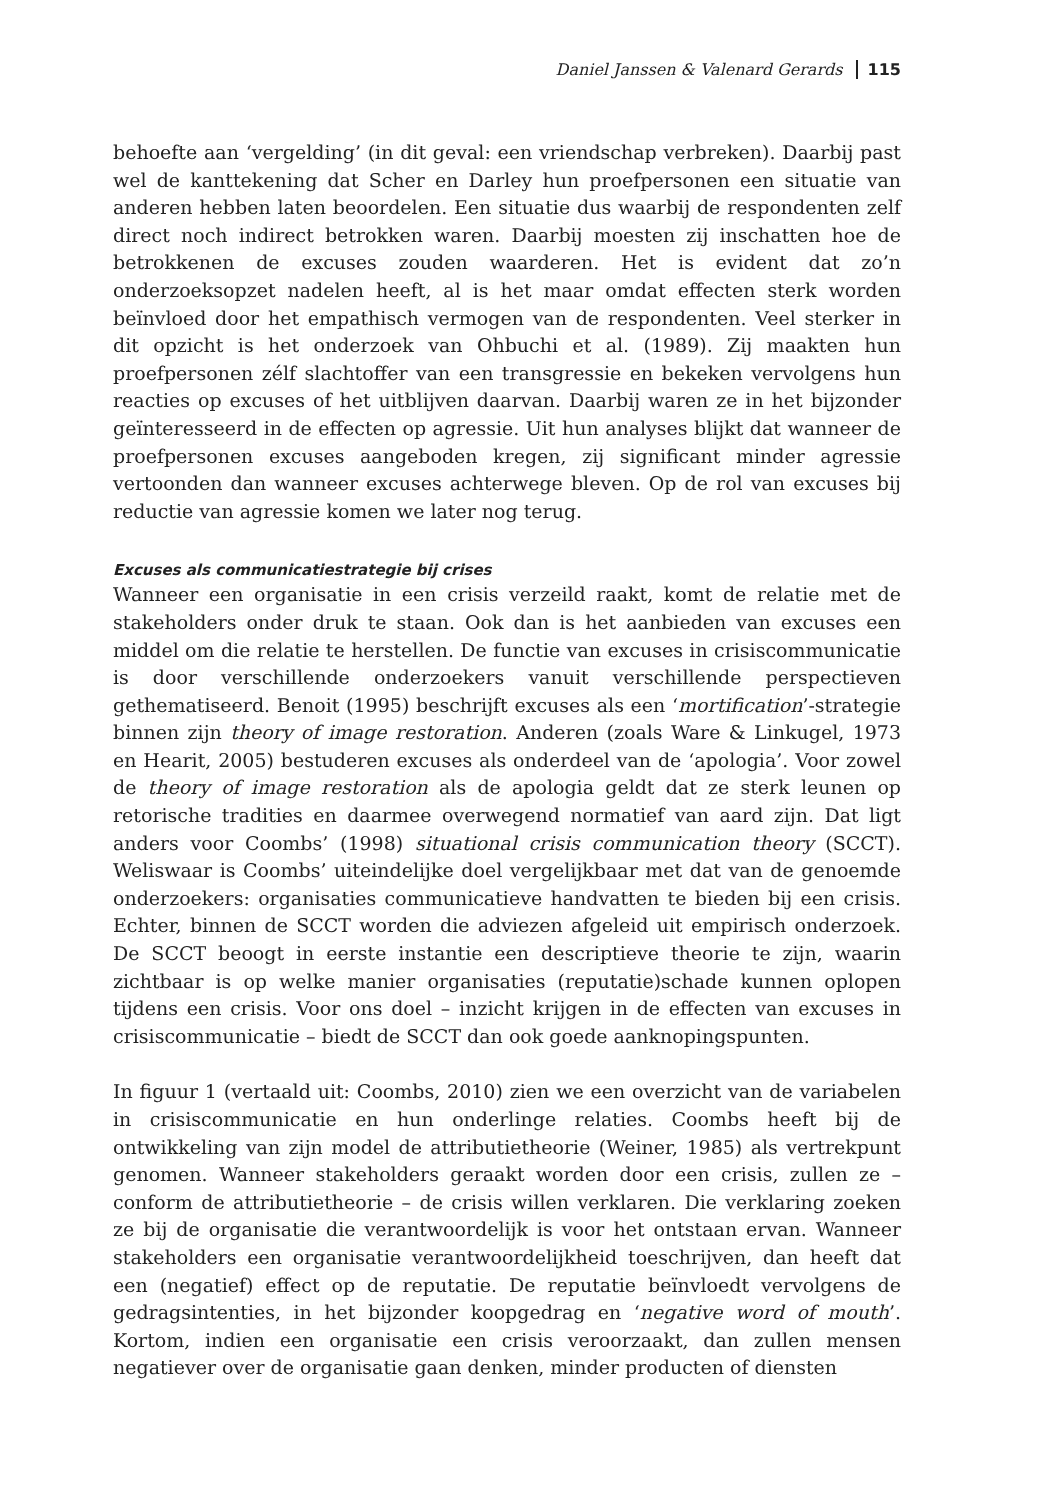Daniel Janssen & Valenard Gerards 115
behoefte aan ‘vergelding’ (in dit geval: een vriendschap verbreken). Daarbij past wel de kanttekening dat Scher en Darley hun proefpersonen een situatie van anderen hebben laten beoordelen. Een situatie dus waarbij de respondenten zelf direct noch indirect betrokken waren. Daarbij moesten zij inschatten hoe de betrokkenen de excuses zouden waarderen. Het is evident dat zo’n onderzoeksopzet nadelen heeft, al is het maar omdat effecten sterk worden beïnvloed door het empathisch vermogen van de respondenten. Veel sterker in dit opzicht is het onderzoek van Ohbuchi et al. (1989). Zij maakten hun proefpersonen zélf slachtoffer van een transgressie en bekeken vervolgens hun reacties op excuses of het uitblijven daarvan. Daarbij waren ze in het bijzonder geïnteresseerd in de effecten op agressie. Uit hun analyses blijkt dat wanneer de proefpersonen excuses aangeboden kregen, zij significant minder agressie vertoonden dan wanneer excuses achterwege bleven. Op de rol van excuses bij reductie van agressie komen we later nog terug.
Excuses als communicatiestrategie bij crises
Wanneer een organisatie in een crisis verzeild raakt, komt de relatie met de stakeholders onder druk te staan. Ook dan is het aanbieden van excuses een middel om die relatie te herstellen. De functie van excuses in crisiscommunicatie is door verschillende onderzoekers vanuit verschillende perspectieven gethematiseerd. Benoit (1995) beschrijft excuses als een ‘mortification’-strategie binnen zijn theory of image restoration. Anderen (zoals Ware & Linkugel, 1973 en Hearit, 2005) bestuderen excuses als onderdeel van de ‘apologia’. Voor zowel de theory of image restoration als de apologia geldt dat ze sterk leunen op retorische tradities en daarmee overwegend normatief van aard zijn. Dat ligt anders voor Coombs’ (1998) situational crisis communication theory (SCCT). Weliswaar is Coombs’ uiteindelijke doel vergelijkbaar met dat van de genoemde onderzoekers: organisaties communicatieve handvatten te bieden bij een crisis. Echter, binnen de SCCT worden die adviezen afgeleid uit empirisch onderzoek. De SCCT beoogt in eerste instantie een descriptieve theorie te zijn, waarin zichtbaar is op welke manier organisaties (reputatie)schade kunnen oplopen tijdens een crisis. Voor ons doel – inzicht krijgen in de effecten van excuses in crisiscommunicatie – biedt de SCCT dan ook goede aanknopingspunten.
In figuur 1 (vertaald uit: Coombs, 2010) zien we een overzicht van de variabelen in crisiscommunicatie en hun onderlinge relaties. Coombs heeft bij de ontwikkeling van zijn model de attributietheorie (Weiner, 1985) als vertrekpunt genomen. Wanneer stakeholders geraakt worden door een crisis, zullen ze – conform de attributietheorie – de crisis willen verklaren. Die verklaring zoeken ze bij de organisatie die verantwoordelijk is voor het ontstaan ervan. Wanneer stakeholders een organisatie verantwoordelijkheid toeschrijven, dan heeft dat een (negatief) effect op de reputatie. De reputatie beïnvloedt vervolgens de gedragsintenties, in het bijzonder koopgedrag en ‘negative word of mouth’. Kortom, indien een organisatie een crisis veroorzaakt, dan zullen mensen negatiever over de organisatie gaan denken, minder producten of diensten